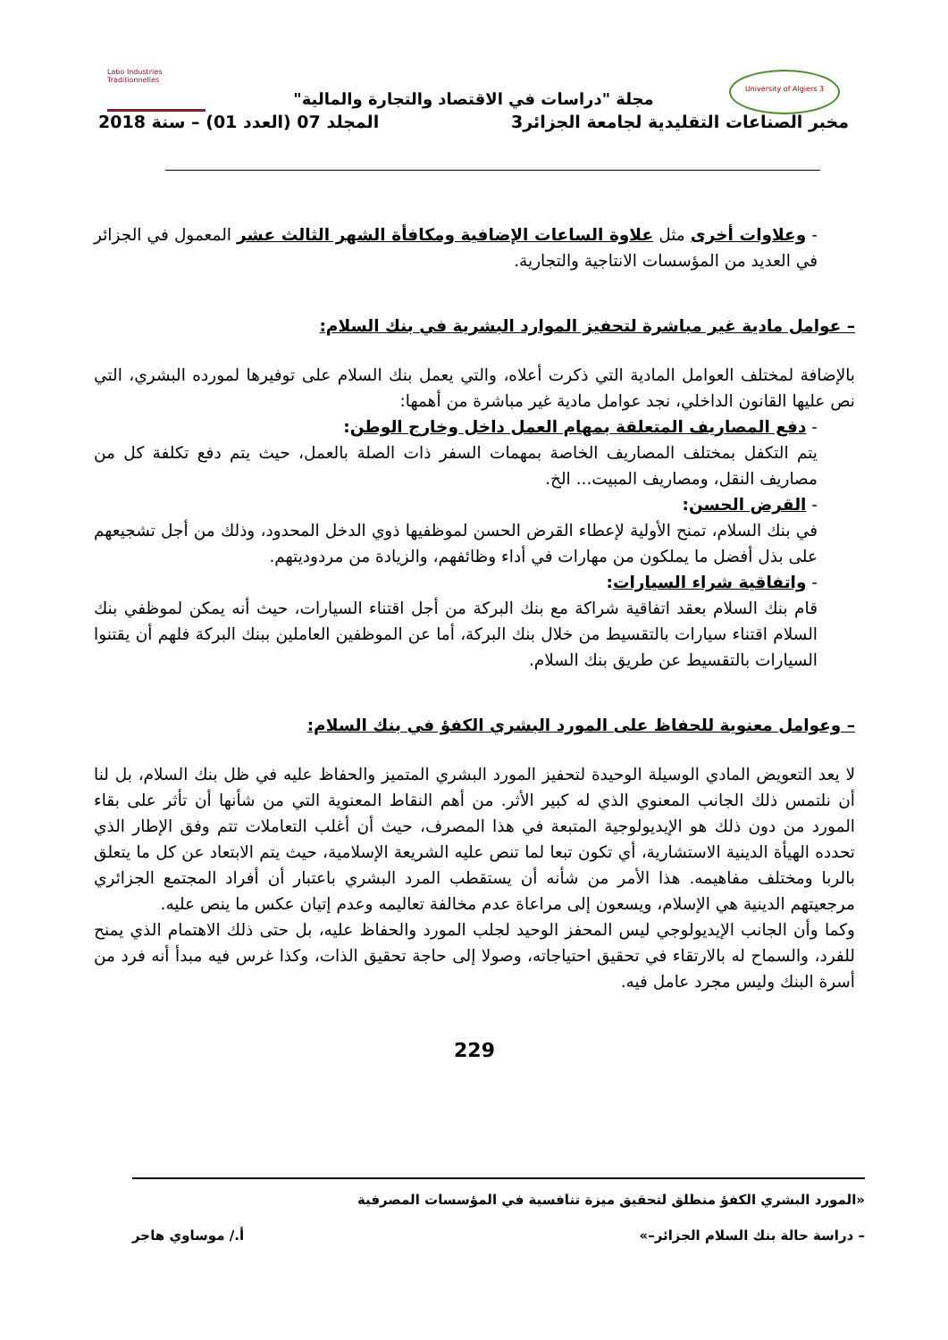University of Algiers 3
Labo Industries Traditionnelles
مجلة "دراسات في الاقتصاد والتجارة والمالية"
مخبر الصناعات التقليدية لجامعة الجزائر3 المجلد 07 (العدد 01) – سنة 2018
- وعلاوات أخرى مثل علاوة الساعات الإضافية ومكافأة الشهر الثالث عشر المعمول في الجزائر في العديد من المؤسسات الانتاجية والتجارية.
– عوامل مادية غير مباشرة لتحفيز الموارد البشرية في بنك السلام:
بالإضافة لمختلف العوامل المادية التي ذكرت أعلاه، والتي يعمل بنك السلام على توفيرها لمورده البشري، التي نص عليها القانون الداخلي، نجد عوامل مادية غير مباشرة من أهمها:
- دفع المصاريف المتعلقة بمهام العمل داخل وخارج الوطن:
يتم التكفل بمختلف المصاريف الخاصة بمهمات السفر ذات الصلة بالعمل، حيث يتم دفع تكلفة كل من مصاريف النقل، ومصاريف المبيت... الخ.
- القرض الحسن:
في بنك السلام، تمنح الأولية لإعطاء القرض الحسن لموظفيها ذوي الدخل المحدود، وذلك من أجل تشجيعهم على بذل أفضل ما يملكون من مهارات في أداء وظائفهم، والزيادة من مردوديتهم.
- واتفاقية شراء السيارات:
قام بنك السلام بعقد اتفاقية شراكة مع بنك البركة من أجل اقتناء السيارات، حيث أنه يمكن لموظفي بنك السلام اقتناء سيارات بالتقسيط من خلال بنك البركة، أما عن الموظفين العاملين ببنك البركة فلهم أن يقتنوا السيارات بالتقسيط عن طريق بنك السلام.
– وعوامل معنوية للحفاظ على المورد البشري الكفؤ في بنك السلام:
لا يعد التعويض المادي الوسيلة الوحيدة لتحفيز المورد البشري المتميز والحفاظ عليه في ظل بنك السلام، بل لنا أن نلتمس ذلك الجانب المعنوي الذي له كبير الأثر. من أهم النقاط المعنوية التي من شأنها أن تأثر على بقاء المورد من دون ذلك هو الإيديولوجية المتبعة في هذا المصرف، حيث أن أغلب التعاملات تتم وفق الإطار الذي تحدده الهيأة الدينية الاستشارية، أي تكون تبعا لما تنص عليه الشريعة الإسلامية، حيث يتم الابتعاد عن كل ما يتعلق بالربا ومختلف مفاهيمه. هذا الأمر من شأنه أن يستقطب المرد البشري باعتبار أن أفراد المجتمع الجزائري مرجعيتهم الدينية هي الإسلام، ويسعون إلى مراعاة عدم مخالفة تعاليمه وعدم إتيان عكس ما ينص عليه.
وكما وأن الجانب الإيديولوجي ليس المحفز الوحيد لجلب المورد والحفاظ عليه، بل حتى ذلك الاهتمام الذي يمنح للفرد، والسماح له بالارتقاء في تحقيق احتياجاته، وصولا إلى حاجة تحقيق الذات، وكذا غرس فيه مبدأ أنه فرد من أسرة البنك وليس مجرد عامل فيه.
229
«المورد البشري الكفؤ منطلق لتحقيق ميزة تنافسية في المؤسسات المصرفية
– دراسة حالة بنك السلام الجزائر–» أ./ موساوي هاجر